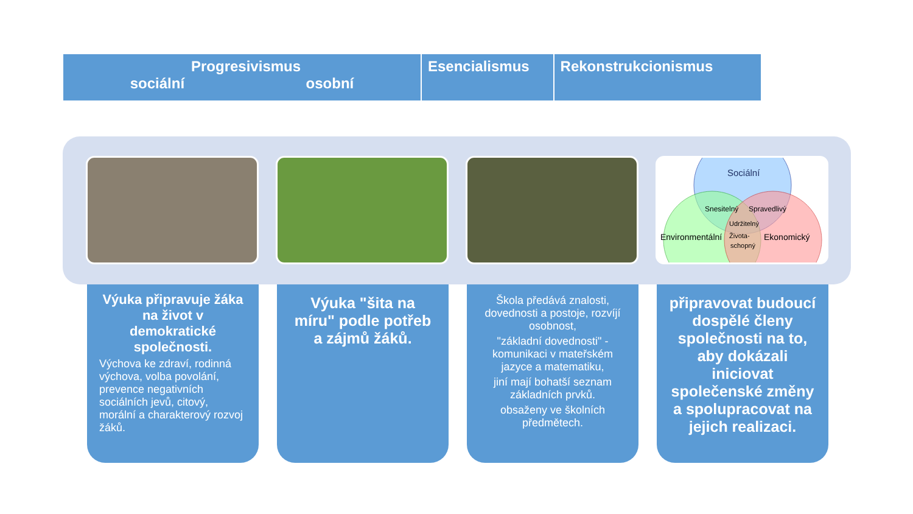Progresivismus
sociální osobní
Esencialismus Rekonstrukcionismus
Sociální
Snesitelný
Spravedlivý
Udržitelný
Environmentální
Života-
schopný
Ekonomický
Výuka připravuje žáka na život v demokratické společnosti.
Výchova ke zdraví, rodinná výchova, volba povolání, prevence negativních sociálních jevů, citový, morální a charakterový rozvoj žáků.
Výuka "šita na míru" podle potřeb a zájmů žáků.
Škola předává znalosti, dovednosti a postoje, rozvíjí osobnost,
"základní dovednosti" - komunikaci v mateřském jazyce a matematiku,
jiní mají bohatší seznam základních prvků.
obsaženy ve školních předmětech.
připravovat budoucí dospělé členy společnosti na to, aby dokázali iniciovat společenské změny a spolupracovat na jejich realizaci.